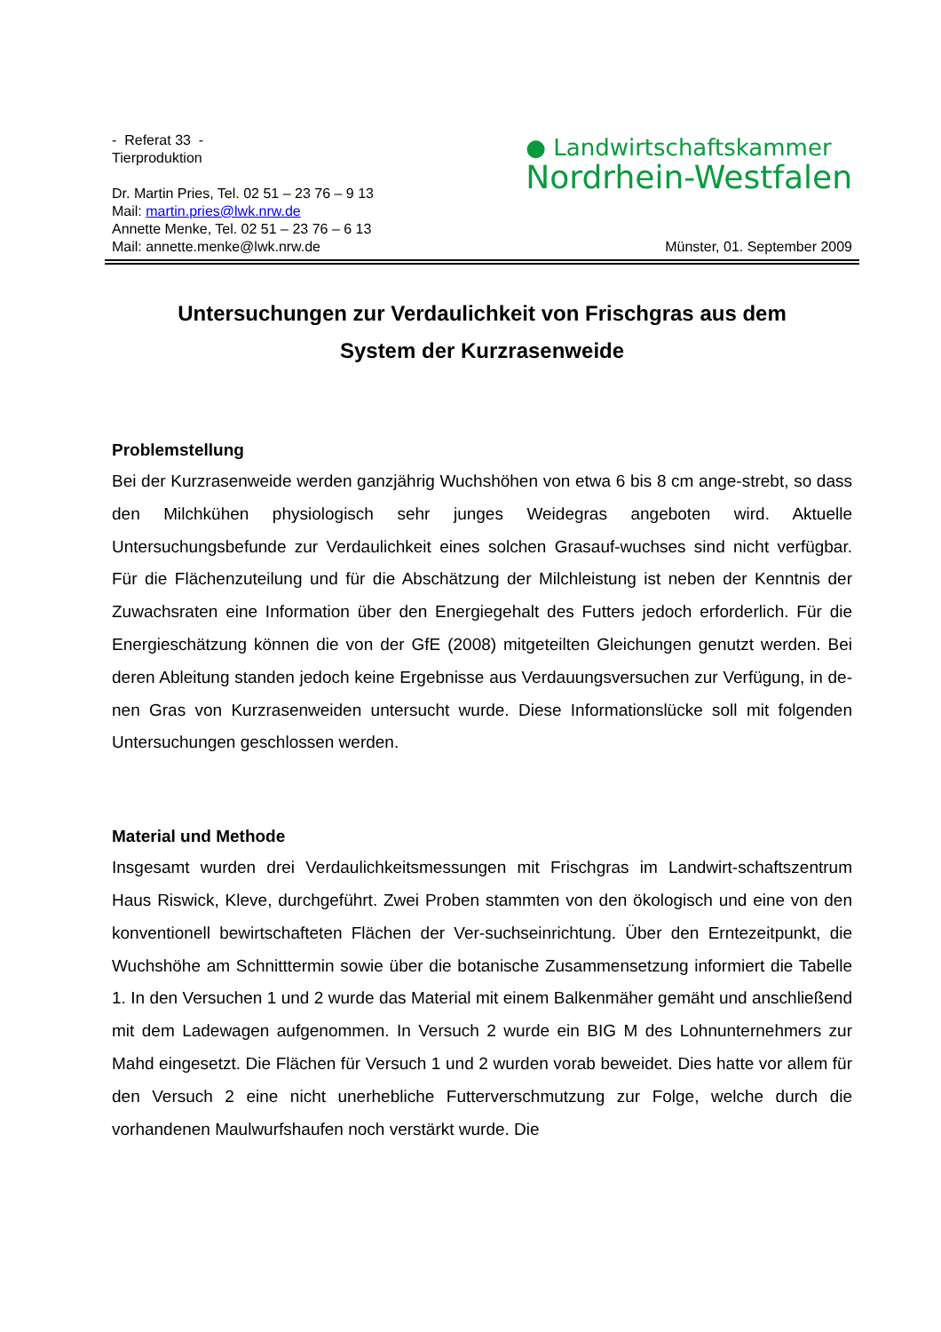- Referat 33 -
Tierproduktion
Dr. Martin Pries, Tel. 02 51 – 23 76 – 9 13
Mail: martin.pries@lwk.nrw.de
Annette Menke, Tel. 02 51 – 23 76 – 6 13
Mail: annette.menke@lwk.nrw.de
● Landwirtschaftskammer
Nordrhein-Westfalen
Münster, 01. September 2009
Untersuchungen zur Verdaulichkeit von Frischgras aus dem
System der Kurzrasenweide
Problemstellung
Bei der Kurzrasenweide werden ganzjährig Wuchshöhen von etwa 6 bis 8 cm ange-strebt, so dass den Milchkühen physiologisch sehr junges Weidegras angeboten wird. Aktuelle Untersuchungsbefunde zur Verdaulichkeit eines solchen Grasauf-wuchses sind nicht verfügbar. Für die Flächenzuteilung und für die Abschätzung der Milchleistung ist neben der Kenntnis der Zuwachsraten eine Information über den Energiegehalt des Futters jedoch erforderlich. Für die Energieschätzung können die von der GfE (2008) mitgeteilten Gleichungen genutzt werden. Bei deren Ableitung standen jedoch keine Ergebnisse aus Verdauungsversuchen zur Verfügung, in de-nen Gras von Kurzrasenweiden untersucht wurde. Diese Informationslücke soll mit folgenden Untersuchungen geschlossen werden.
Material und Methode
Insgesamt wurden drei Verdaulichkeitsmessungen mit Frischgras im Landwirt-schaftszentrum Haus Riswick, Kleve, durchgeführt. Zwei Proben stammten von den ökologisch und eine von den konventionell bewirtschafteten Flächen der Ver-suchseinrichtung. Über den Erntezeitpunkt, die Wuchshöhe am Schnitttermin sowie über die botanische Zusammensetzung informiert die Tabelle 1. In den Versuchen 1 und 2 wurde das Material mit einem Balkenmäher gemäht und anschließend mit dem Ladewagen aufgenommen. In Versuch 2 wurde ein BIG M des Lohnunternehmers zur Mahd eingesetzt. Die Flächen für Versuch 1 und 2 wurden vorab beweidet. Dies hatte vor allem für den Versuch 2 eine nicht unerhebliche Futterverschmutzung zur Folge, welche durch die vorhandenen Maulwurfshaufen noch verstärkt wurde. Die